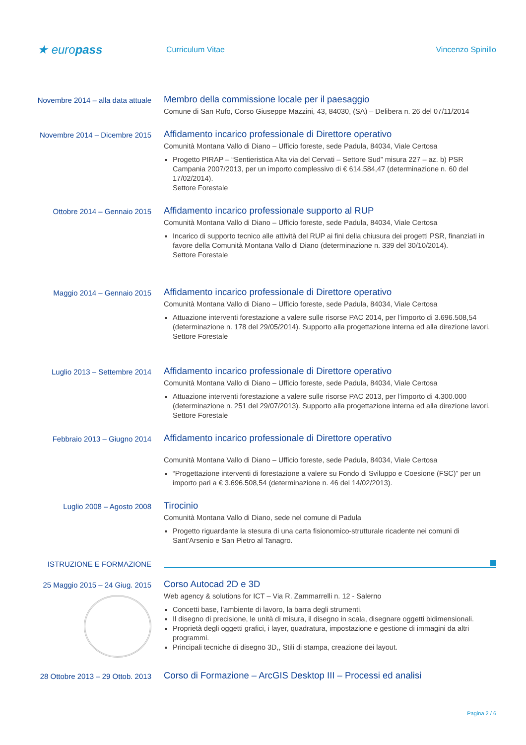★ europass
Curriculum Vitae Vincenzo Spinillo
Novembre 2014 – alla data attuale
Membro della commissione locale per il paesaggio
Comune di San Rufo, Corso Giuseppe Mazzini, 43, 84030, (SA) – Delibera n. 26 del 07/11/2014
Novembre 2014 – Dicembre 2015
Affidamento incarico professionale di Direttore operativo
Comunità Montana Vallo di Diano – Ufficio foreste, sede Padula, 84034, Viale Certosa
Progetto PIRAP – “Sentieristica Alta via del Cervati – Settore Sud” misura 227 – az. b) PSR Campania 2007/2013, per un importo complessivo di € 614.584,47 (determinazione n. 60 del 17/02/2014).
Settore Forestale
Ottobre 2014 – Gennaio 2015
Affidamento incarico professionale supporto al RUP
Comunità Montana Vallo di Diano – Ufficio foreste, sede Padula, 84034, Viale Certosa
Incarico di supporto tecnico alle attività del RUP ai fini della chiusura dei progetti PSR, finanziati in favore della Comunità Montana Vallo di Diano (determinazione n. 339 del 30/10/2014).
Settore Forestale
Maggio 2014 – Gennaio 2015
Affidamento incarico professionale di Direttore operativo
Comunità Montana Vallo di Diano – Ufficio foreste, sede Padula, 84034, Viale Certosa
Attuazione interventi forestazione a valere sulle risorse PAC 2014, per l’importo di 3.696.508,54 (determinazione n. 178 del 29/05/2014). Supporto alla progettazione interna ed alla direzione lavori.
Settore Forestale
Luglio 2013 – Settembre 2014
Affidamento incarico professionale di Direttore operativo
Comunità Montana Vallo di Diano – Ufficio foreste, sede Padula, 84034, Viale Certosa
Attuazione interventi forestazione a valere sulle risorse PAC 2013, per l’importo di 4.300.000 (determinazione n. 251 del 29/07/2013). Supporto alla progettazione interna ed alla direzione lavori.
Settore Forestale
Febbraio 2013 – Giugno 2014
Affidamento incarico professionale di Direttore operativo
Comunità Montana Vallo di Diano – Ufficio foreste, sede Padula, 84034, Viale Certosa
“Progettazione interventi di forestazione a valere su Fondo di Sviluppo e Coesione (FSC)” per un importo pari a € 3.696.508,54 (determinazione n. 46 del 14/02/2013).
Luglio 2008 – Agosto 2008
Tirocinio
Comunità Montana Vallo di Diano, sede nel comune di Padula
Progetto riguardante la stesura di una carta fisionomico-strutturale ricadente nei comuni di Sant’Arsenio e San Pietro al Tanagro.
ISTRUZIONE E FORMAZIONE
25 Maggio 2015 – 24 Giug. 2015
Corso Autocad 2D e 3D
Web agency & solutions for ICT – Via R. Zammarrelli n. 12 - Salerno
Concetti base, l’ambiente di lavoro, la barra degli strumenti.
Il disegno di precisione, le unità di misura, il disegno in scala, disegnare oggetti bidimensionali.
Proprietà degli oggetti grafici, i layer, quadratura, impostazione e gestione di immagini da altri programmi.
Principali tecniche di disegno 3D,, Stili di stampa, creazione dei layout.
28 Ottobre 2013 – 29 Ottob. 2013
Corso di Formazione – ArcGIS Desktop III – Processi ed analisi
Pagina 2 / 6